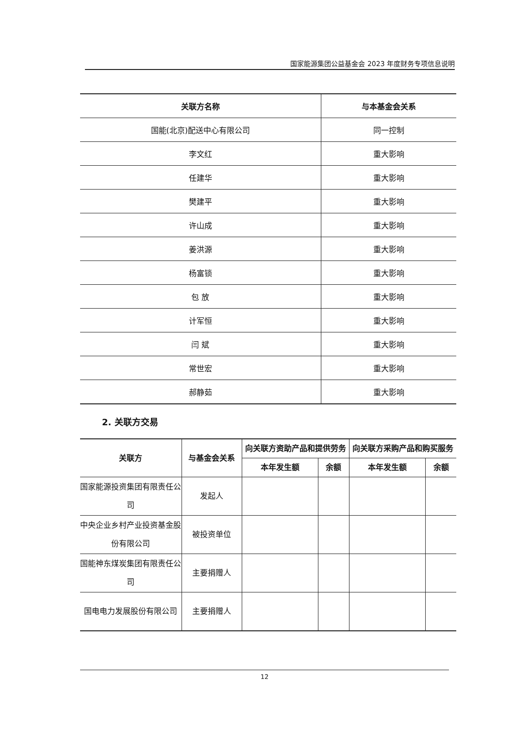国家能源集团公益基金会 2023 年度财务专项信息说明
| 关联方名称 | 与本基金会关系 |
| --- | --- |
| 国能(北京)配送中心有限公司 | 同一控制 |
| 李文红 | 重大影响 |
| 任建华 | 重大影响 |
| 樊建平 | 重大影响 |
| 许山成 | 重大影响 |
| 姜洪源 | 重大影响 |
| 杨富锁 | 重大影响 |
| 包 放 | 重大影响 |
| 计军恒 | 重大影响 |
| 闫 斌 | 重大影响 |
| 常世宏 | 重大影响 |
| 郝静茹 | 重大影响 |
2. 关联方交易
| 关联方 | 与基金会关系 | 向关联方资助产品和提供劳务 | | 向关联方采购产品和购买服务 | |
| --- | --- | --- | --- | --- | --- |
| | | 本年发生额 | 余额 | 本年发生额 | 余额 |
| 国家能源投资集团有限责任公司 | 发起人 | | | | |
| 中央企业乡村产业投资基金股份有限公司 | 被投资单位 | | | | |
| 国能神东煤炭集团有限责任公司 | 主要捐赠人 | | | | |
| 国电电力发展股份有限公司 | 主要捐赠人 | | | | |
12